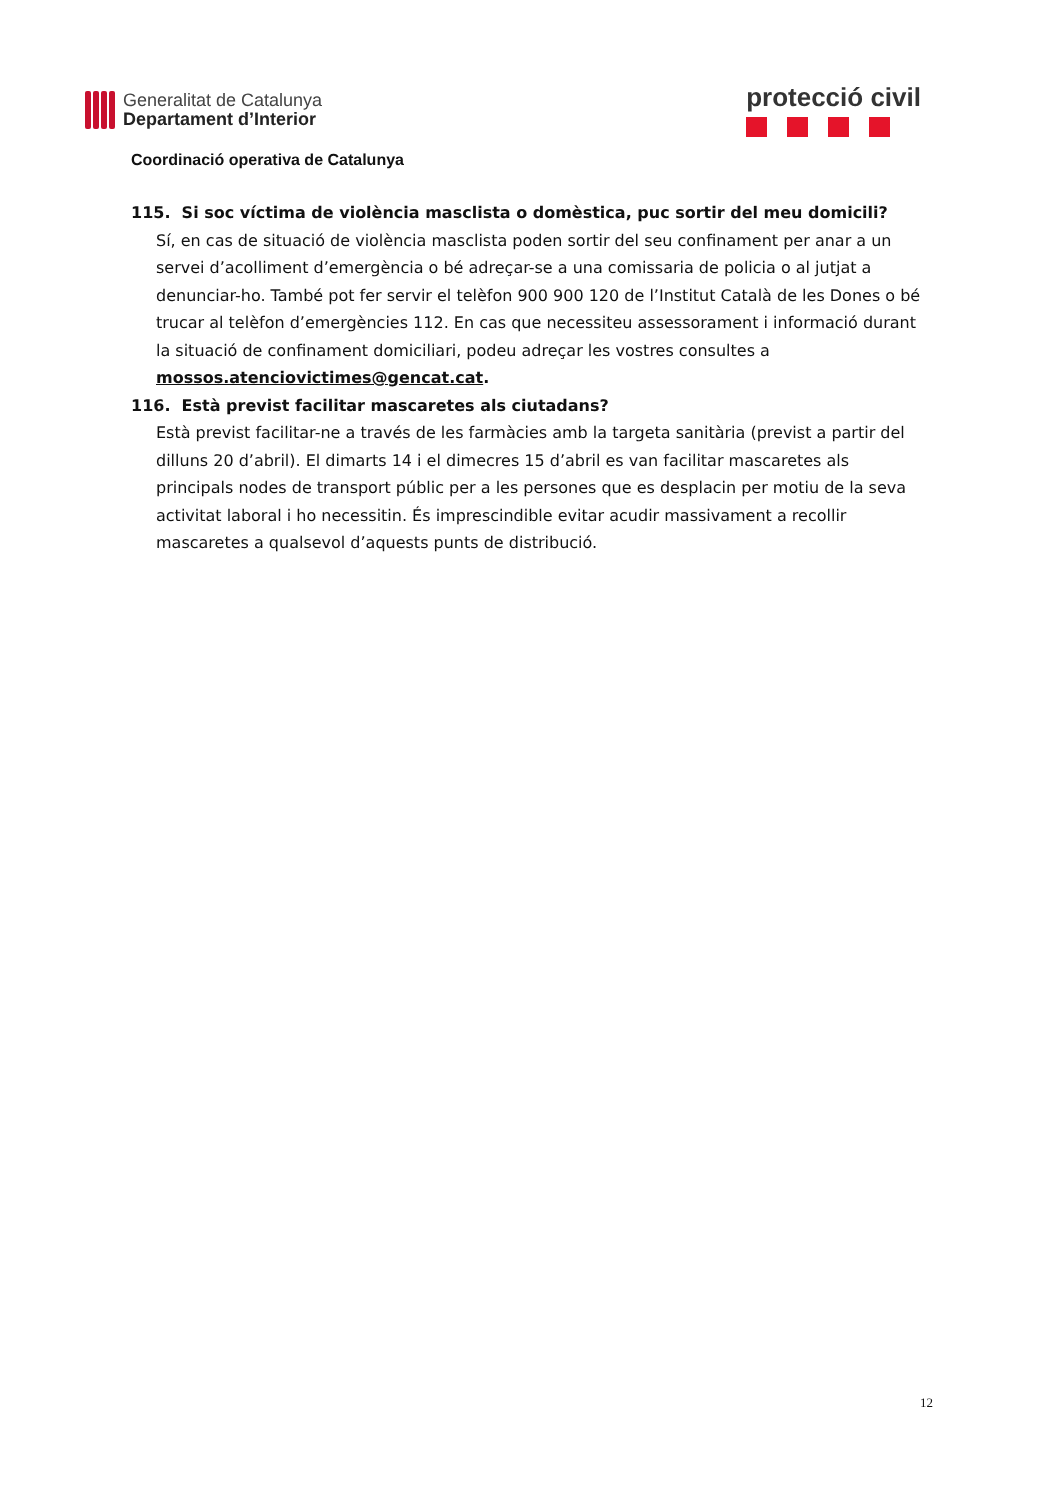Generalitat de Catalunya
Departament d’Interior
protecció civil
Coordinació operativa de Catalunya
115. Si soc víctima de violència masclista o domèstica, puc sortir del meu domicili?
Sí, en cas de situació de violència masclista poden sortir del seu confinament per anar a un servei d’acolliment d’emergència o bé adreçar-se a una comissaria de policia o al jutjat a denunciar-ho. També pot fer servir el telèfon 900 900 120 de l’Institut Català de les Dones o bé trucar al telèfon d’emergències 112. En cas que necessiteu assessorament i informació durant la situació de confinament domiciliari, podeu adreçar les vostres consultes a mossos.atenciovictimes@gencat.cat.
116. Està previst facilitar mascaretes als ciutadans?
Està previst facilitar-ne a través de les farmàcies amb la targeta sanitària (previst a partir del dilluns 20 d’abril). El dimarts 14 i el dimecres 15 d’abril es van facilitar mascaretes als principals nodes de transport públic per a les persones que es desplacin per motiu de la seva activitat laboral i ho necessitin. És imprescindible evitar acudir massivament a recollir mascaretes a qualsevol d’aquests punts de distribució.
12